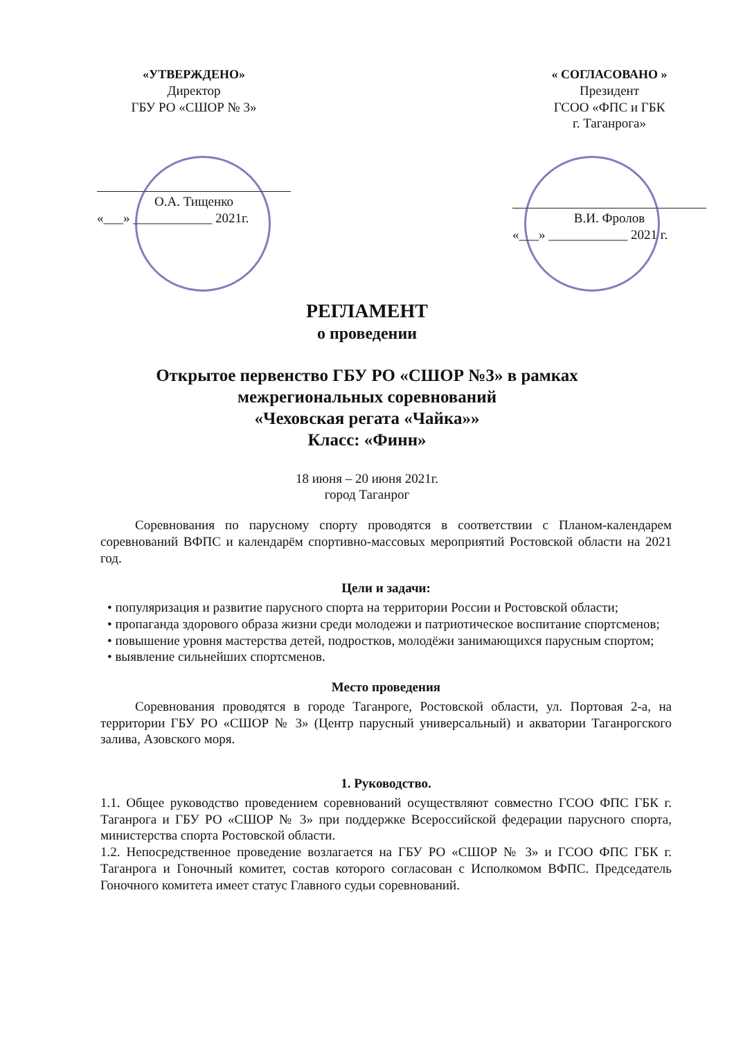«УТВЕРЖДЕНО»
Директор
ГБУ РО «СШОР № 3»
О.А. Тищенко
«___» ____________ 2021г.
« СОГЛАСОВАНО »
Президент
ГСОО «ФПС и ГБК
г. Таганрога»
В.И. Фролов
«___» ____________ 2021 г.
РЕГЛАМЕНТ
о проведении
Открытое первенство ГБУ РО «СШОР №3» в рамках
межрегиональных соревнований
«Чеховская регата «Чайка»»
Класс: «Финн»
18 июня – 20 июня 2021г.
город Таганрог
Соревнования по парусному спорту проводятся в соответствии с Планом-календарем соревнований ВФПС и календарём спортивно-массовых мероприятий Ростовской области на 2021 год.
Цели и задачи:
• популяризация и развитие парусного спорта на территории России и Ростовской области;
• пропаганда здорового образа жизни среди молодежи и патриотическое воспитание спортсменов;
• повышение уровня мастерства детей, подростков, молодёжи занимающихся парусным спортом;
• выявление сильнейших спортсменов.
Место проведения
Соревнования проводятся в городе Таганроге, Ростовской области, ул. Портовая 2-а, на территории ГБУ РО «СШОР № 3» (Центр парусный универсальный) и акватории Таганрогского залива, Азовского моря.
1. Руководство.
1.1. Общее руководство проведением соревнований осуществляют совместно ГСОО ФПС ГБК г. Таганрога и ГБУ РО «СШОР № 3» при поддержке Всероссийской федерации парусного спорта, министерства спорта Ростовской области.
1.2. Непосредственное проведение возлагается на ГБУ РО «СШОР № 3» и ГСОО ФПС ГБК г. Таганрога и Гоночный комитет, состав которого согласован с Исполкомом ВФПС. Председатель Гоночного комитета имеет статус Главного судьи соревнований.